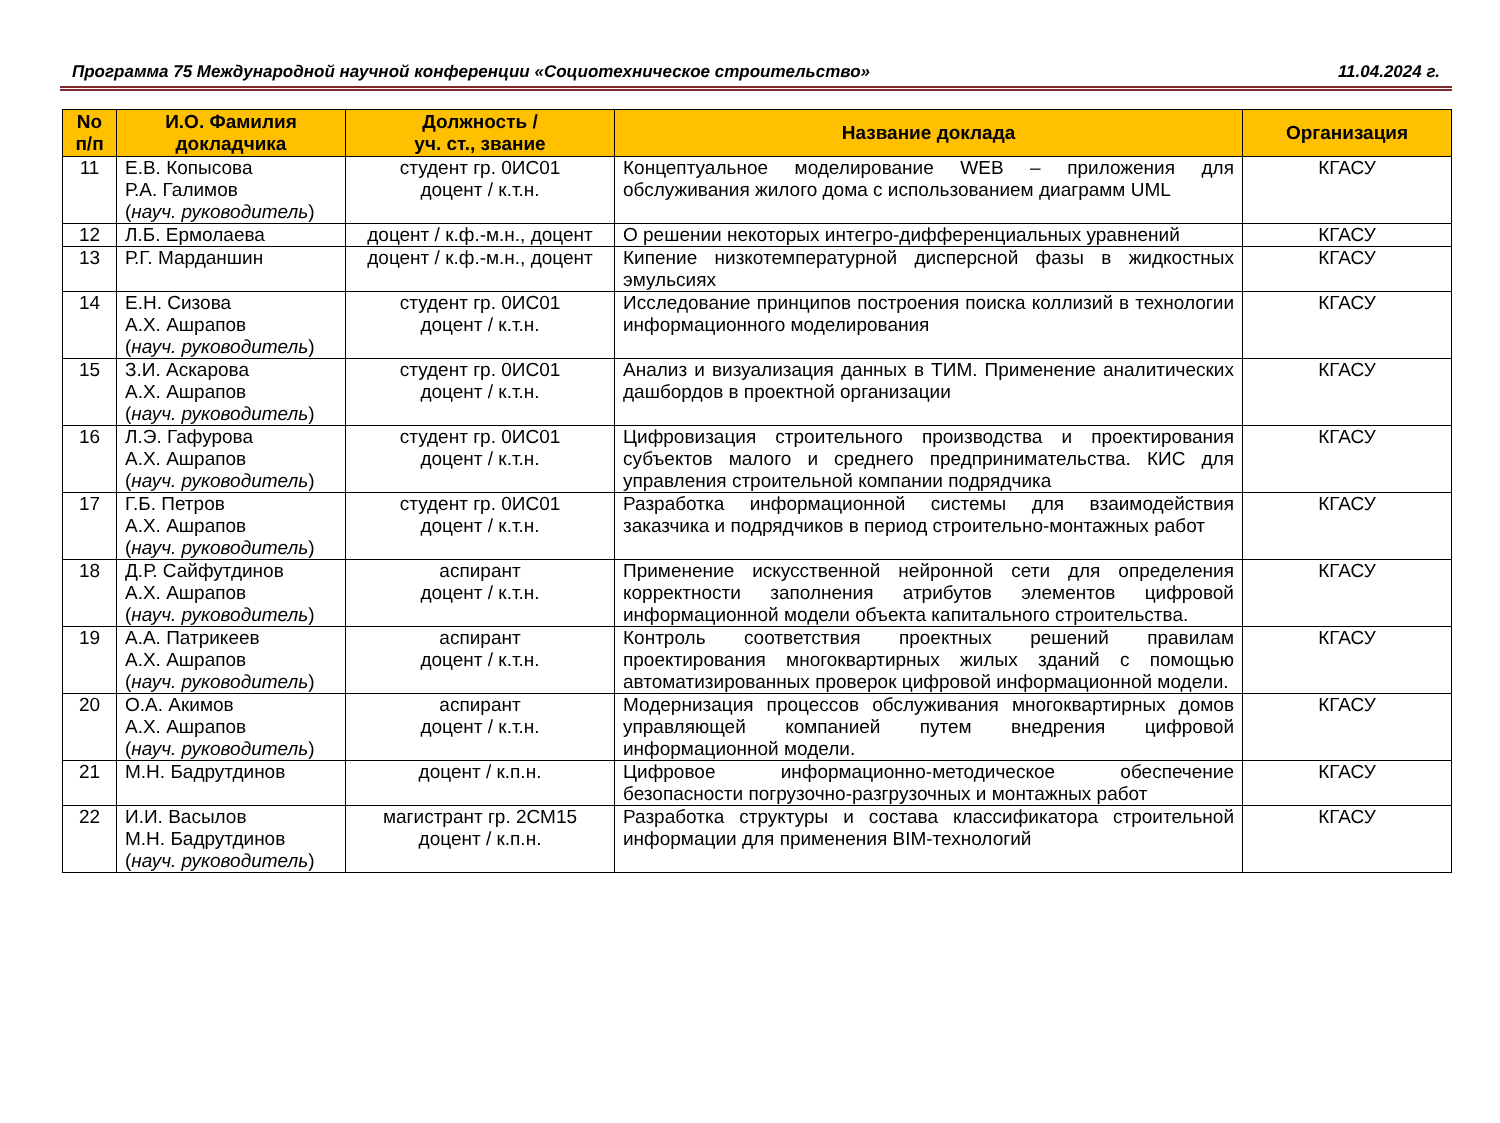Программа 75 Международной научной конференции «Социотехническое строительство» 11.04.2024 г.
| No п/п | И.О. Фамилия докладчика | Должность / уч. ст., звание | Название доклада | Организация |
| --- | --- | --- | --- | --- |
| 11 | Е.В. Копысова Р.А. Галимов ( науч. руководитель ) | студент гр. 0ИС01 доцент / к.т.н. | Концептуальное моделирование WEB – приложения для обслуживания жилого дома с использованием диаграмм UML | КГАСУ |
| 12 | Л.Б. Ермолаева | доцент / к.ф.-м.н., доцент | О решении некоторых интегро-дифференциальных уравнений | КГАСУ |
| 13 | Р.Г. Марданшин | доцент / к.ф.-м.н., доцент | Кипение низкотемпературной дисперсной фазы в жидкостных эмульсиях | КГАСУ |
| 14 | Е.Н. Сизова А.Х. Ашрапов ( науч. руководитель ) | студент гр. 0ИС01 доцент / к.т.н. | Исследование принципов построения поиска коллизий в технологии информационного моделирования | КГАСУ |
| 15 | З.И. Аскарова А.Х. Ашрапов ( науч. руководитель ) | студент гр. 0ИС01 доцент / к.т.н. | Анализ и визуализация данных в ТИМ. Применение аналитических дашбордов в проектной организации | КГАСУ |
| 16 | Л.Э. Гафурова А.Х. Ашрапов ( науч. руководитель ) | студент гр. 0ИС01 доцент / к.т.н. | Цифровизация строительного производства и проектирования субъектов малого и среднего предпринимательства. КИС для управления строительной компании подрядчика | КГАСУ |
| 17 | Г.Б. Петров А.Х. Ашрапов ( науч. руководитель ) | студент гр. 0ИС01 доцент / к.т.н. | Разработка информационной системы для взаимодействия заказчика и подрядчиков в период строительно-монтажных работ | КГАСУ |
| 18 | Д.Р. Сайфутдинов А.Х. Ашрапов ( науч. руководитель ) | аспирант доцент / к.т.н. | Применение искусственной нейронной сети для определения корректности заполнения атрибутов элементов цифровой информационной модели объекта капитального строительства. | КГАСУ |
| 19 | А.А. Патрикеев А.Х. Ашрапов ( науч. руководитель ) | аспирант доцент / к.т.н. | Контроль соответствия проектных решений правилам проектирования многоквартирных жилых зданий с помощью автоматизированных проверок цифровой информационной модели. | КГАСУ |
| 20 | О.А. Акимов А.Х. Ашрапов ( науч. руководитель ) | аспирант доцент / к.т.н. | Модернизация процессов обслуживания многоквартирных домов управляющей компанией путем внедрения цифровой информационной модели. | КГАСУ |
| 21 | М.Н. Бадрутдинов | доцент / к.п.н. | Цифровое информационно-методическое обеспечение безопасности погрузочно-разгрузочных и монтажных работ | КГАСУ |
| 22 | И.И. Васылов М.Н. Бадрутдинов ( науч. руководитель ) | магистрант гр. 2СМ15 доцент / к.п.н. | Разработка структуры и состава классификатора строительной информации для применения BIM-технологий | КГАСУ |